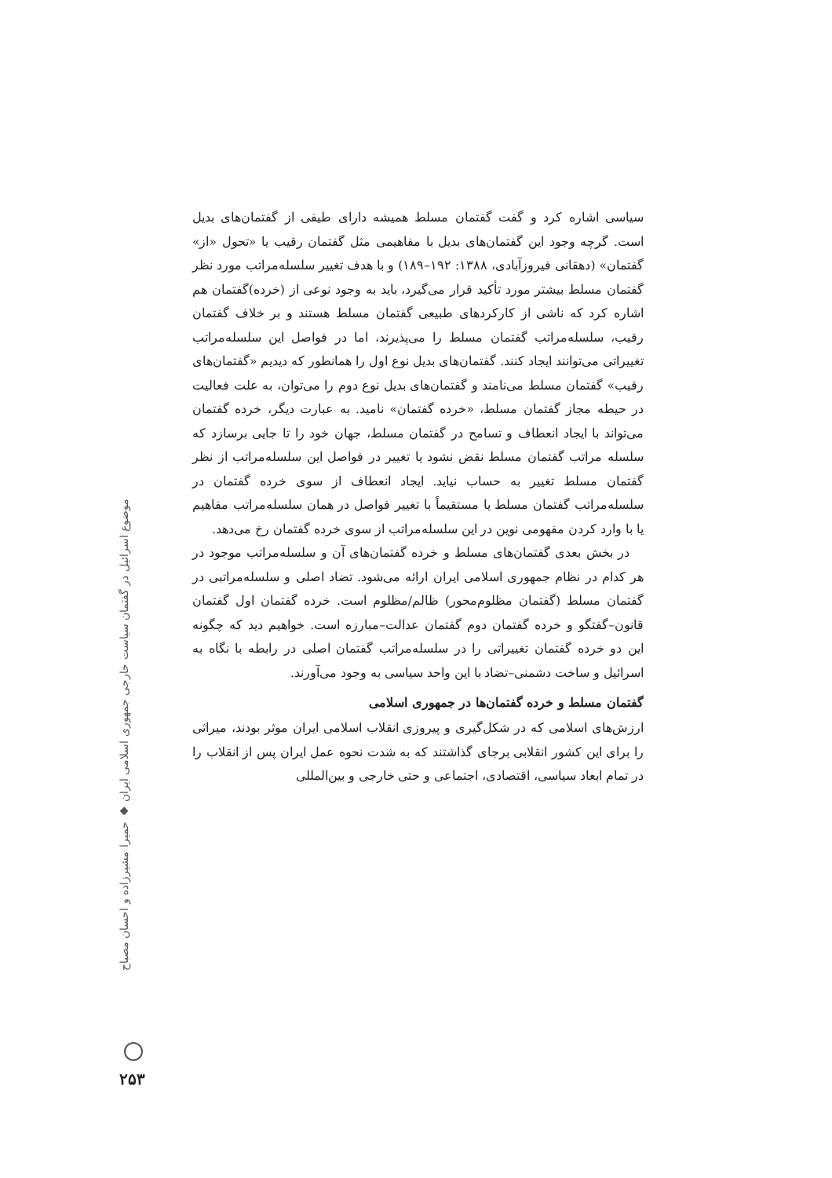سیاسی اشاره کرد و گفت گفتمان مسلط همیشه دارای طیفی از گفتمان‌های بدیل است. گرچه وجود این گفتمان‌های بدیل با مفاهیمی مثل گفتمان رقیب یا «تحول «از» گفتمان» (دهقانی فیروزآبادی، ۱۳۸۸: ۱۹۲–۱۸۹) و با هدف تغییر سلسله‌مراتب مورد نظر گفتمان مسلط بیشتر مورد تأکید قرار می‌گیرد، باید به وجود نوعی از (خرده)گفتمان هم اشاره کرد که ناشی از کارکردهای طبیعی گفتمان مسلط هستند و بر خلاف گفتمان رقیب، سلسله‌مراتب گفتمان مسلط را می‌پذیرند، اما در فواصل این سلسله‌مراتب تغییراتی می‌توانند ایجاد کنند. گفتمان‌های بدیل نوع اول را همانطور که دیدیم «گفتمان‌های رقیب» گفتمان مسلط می‌نامند و گفتمان‌های بدیل نوع دوم را می‌توان، به علت فعالیت در حیطه مجاز گفتمان مسلط، «خرده گفتمان» نامید. به عبارت دیگر، خرده گفتمان می‌تواند با ایجاد انعطاف و تسامح در گفتمان مسلط، جهان خود را تا جایی برسازد که سلسله مراتب گفتمان مسلط نقض نشود یا تغییر در فواصل این سلسله‌مراتب از نظر گفتمان مسلط تغییر به حساب نیاید. ایجاد انعطاف از سوی خرده گفتمان در سلسله‌مراتب گفتمان مسلط یا مستقیماً با تغییر فواصل در همان سلسله‌مراتب مفاهیم یا با وارد کردن مفهومی نوین در این سلسله‌مراتب از سوی خرده گفتمان رخ می‌دهد.
در بخش بعدی گفتمان‌های مسلط و خرده گفتمان‌های آن و سلسله‌مراتب موجود در هر کدام در نظام جمهوری اسلامی ایران ارائه می‌شود. تضاد اصلی و سلسله‌مراتبی در گفتمان مسلط (گفتمان مظلوم‌محور) ظالم/مظلوم است. خرده گفتمان اول گفتمان قانون–گفتگو و خرده گفتمان دوم گفتمان عدالت–مبارزه است. خواهیم دید که چگونه این دو خرده گفتمان تغییراتی را در سلسله‌مراتب گفتمان اصلی در رابطه با نگاه به اسرائیل و ساخت دشمنی–تضاد با این واحد سیاسی به وجود می‌آورند.
گفتمان مسلط و خرده گفتمان‌ها در جمهوری اسلامی
ارزش‌های اسلامی که در شکل‌گیری و پیروزی انقلاب اسلامی ایران موثر بودند، میراثی را برای این کشور انقلابی برجای گذاشتند که به شدت نحوه عمل ایران پس از انقلاب را در تمام ابعاد سیاسی، اقتصادی، اجتماعی و حتی خارجی و بین‌المللی
موضوع اسرائیل در گفتمان سیاست خارجی جمهوری اسلامی ایران ◆ حمیرا مشیرزاده و احسان مصباح
۲۵۳